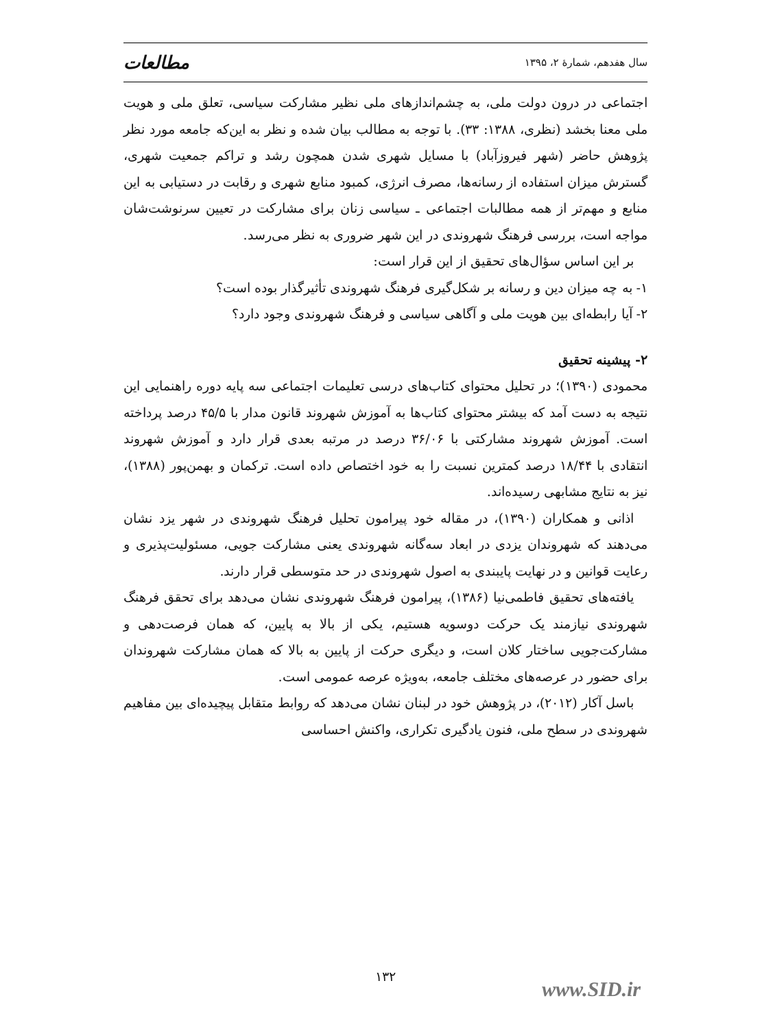سال هفدهم، شمارهٔ ۲، ۱۳۹۵ مطالعات
اجتماعی در درون دولت ملی، به چشم‌اندازهای ملی نظیر مشارکت سیاسی، تعلق ملی و هویت ملی معنا بخشد (نظری، ۱۳۸۸: ۳۳). با توجه به مطالب بیان شده و نظر به این‌که جامعه مورد نظر پژوهش حاضر (شهر فیروزآباد) با مسایل شهری شدن همچون رشد و تراکم جمعیت شهری، گسترش میزان استفاده از رسانه‌ها، مصرف انرژی، کمبود منابع شهری و رقابت در دستیابی به این منابع و مهم‌تر از همه مطالبات اجتماعی ـ سیاسی زنان برای مشارکت در تعیین سرنوشت‌شان مواجه است، بررسی فرهنگ شهروندی در این شهر ضروری به نظر می‌رسد.
بر این اساس سؤال‌های تحقیق از این قرار است:
۱- به چه میزان دین و رسانه بر شکل‌گیری فرهنگ شهروندی تأثیرگذار بوده است؟
۲- آیا رابطه‌ای بین هویت ملی و آگاهی سیاسی و فرهنگ شهروندی وجود دارد؟
۲- پیشینه تحقیق
محمودی (۱۳۹۰)؛ در تحلیل محتوای کتاب‌های درسی تعلیمات اجتماعی سه پایه دوره راهنمایی این نتیجه به دست آمد که بیشتر محتوای کتاب‌ها به آموزش شهروند قانون مدار با ۴۵/۵ درصد پرداخته است. آموزش شهروند مشارکتی با ۳۶/۰۶ درصد در مرتبه بعدی قرار دارد و آموزش شهروند انتقادی با ۱۸/۴۴ درصد کمترین نسبت را به خود اختصاص داده است. ترکمان و بهمن‌پور (۱۳۸۸)، نیز به نتایج مشابهی رسیده‌اند.
اذانی و همکاران (۱۳۹۰)، در مقاله خود پیرامون تحلیل فرهنگ شهروندی در شهر یزد نشان می‌دهند که شهروندان یزدی در ابعاد سه‌گانه شهروندی یعنی مشارکت جویی، مسئولیت‌پذیری و رعایت قوانین و در نهایت پایبندی به اصول شهروندی در حد متوسطی قرار دارند.
یافته‌های تحقیق فاطمی‌نیا (۱۳۸۶)، پیرامون فرهنگ شهروندی نشان می‌دهد برای تحقق فرهنگ شهروندی نیازمند یک حرکت دوسویه هستیم، یکی از بالا به پایین، که همان فرصت‌دهی و مشارکت‌جویی ساختار کلان است، و دیگری حرکت از پایین به بالا که همان مشارکت شهروندان برای حضور در عرصه‌های مختلف جامعه، به‌ویژه عرصه عمومی است.
باسل آکار (۲۰۱۲)، در پژوهش خود در لبنان نشان می‌دهد که روابط متقابل پیچیده‌ای بین مفاهیم شهروندی در سطح ملی، فنون یادگیری تکراری، واکنش احساسی
۱۳۲
www.SID.ir